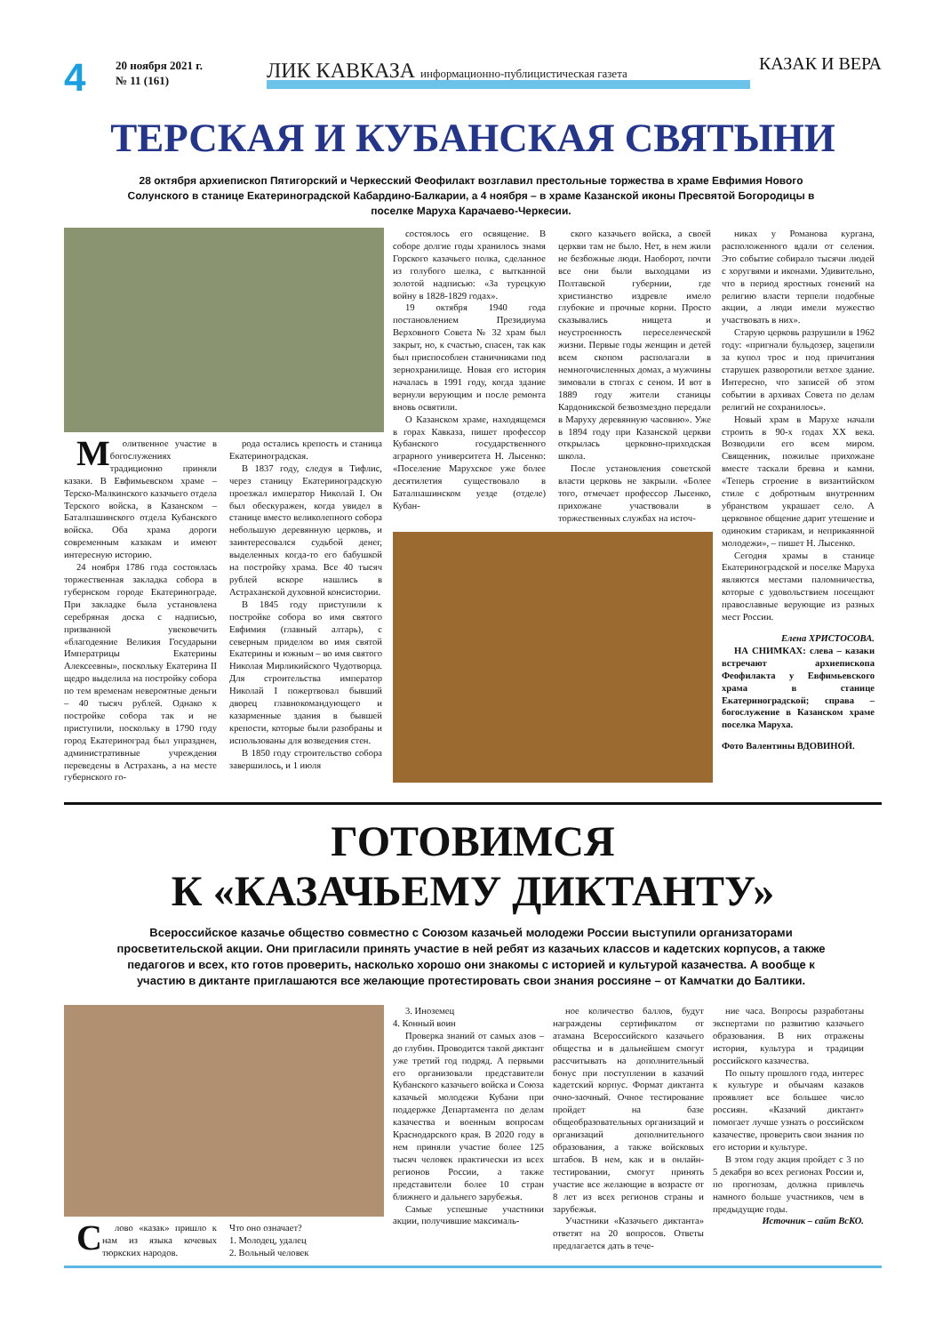4
20 ноября 2021 г.
№ 11 (161)
ЛИК КАВКАЗА информационно-публицистическая газета
КАЗАК И ВЕРА
ТЕРСКАЯ И КУБАНСКАЯ СВЯТЫНИ
28 октября архиепископ Пятигорский и Черкесский Феофилакт возглавил престольные торжества в храме Евфимия Нового Солунского в станице Екатериноградской Кабардино-Балкарии, а 4 ноября – в храме Казанской иконы Пресвятой Богородицы в поселке Маруха Карачаево-Черкесии.
Молитвенное участие в богослужениях традиционно приняли казаки. В Евфимьевском храме – Терско-Малкинского казачьего отдела Терского войска, в Казанском – Баталпашинского отдела Кубанского войска. Оба храма дороги современным казакам и имеют интересную историю.
24 ноября 1786 года состоялась торжественная закладка собора в губернском городе Екатеринограде. При закладке была установлена серебряная доска с надписью, призванной увековечить «благодеяние Великия Государыни Императрицы Екатерины Алексеевны», поскольку Екатерина II щедро выделила на постройку собора по тем временам невероятные деньги – 40 тысяч рублей. Однако к постройке собора так и не приступили, поскольку в 1790 году город Екатериноград был упразднен, административные учреждения переведены в Астрахань, а на месте губернского го-
рода остались крепость и станица Екатериноградская.
В 1837 году, следуя в Тифлис, через станицу Екатериноградскую проезжал император Николай I. Он был обескуражен, когда увидел в станице вместо великолепного собора небольшую деревянную церковь, и заинтересовался судьбой денег, выделенных когда-то его бабушкой на постройку храма. Все 40 тысяч рублей вскоре нашлись в Астраханской духовной консистории.
В 1845 году приступили к постройке собора во имя святого Евфимия (главный алтарь), с северным приделом во имя святой Екатерины и южным – во имя святого Николая Мирликийского Чудотворца. Для строительства император Николай I пожертвовал бывший дворец главнокомандующего и казарменные здания в бывшей крепости, которые были разобраны и использованы для возведения стен.
В 1850 году строительство собора завершилось, и 1 июля
состоялось его освящение. В соборе долгие годы хранилось знамя Горского казачьего полка, сделанное из голубого шелка, с вытканной золотой надписью: «За турецкую войну в 1828-1829 годах».
19 октября 1940 года постановлением Президиума Верховного Совета № 32 храм был закрыт, но, к счастью, спасен, так как был приспособлен станичниками под зернохранилище. Новая его история началась в 1991 году, когда здание вернули верующим и после ремонта вновь освятили.
О Казанском храме, находящемся в горах Кавказа, пишет профессор Кубанского государственного аграрного университета Н. Лысенко: «Поселение Марухское уже более десятилетия существовало в Баталпашинском уезде (отделе) Кубан-
ского казачьего войска, а своей церкви там не было. Нет, в нем жили не безбожные люди. Наоборот, почти все они были выходцами из Полтавской губернии, где христианство издревле имело глубокие и прочные корни. Просто сказывались нищета и неустроенность переселенческой жизни. Первые годы женщин и детей всем скопом располагали в немногочисленных домах, а мужчины зимовали в стогах с сеном. И вот в 1889 году жители станицы Кардоникской безвозмездно передали в Маруху деревянную часовню». Уже в 1894 году при Казанской церкви открылась церковно-приходская школа.
После установления советской власти церковь не закрыли. «Более того, отмечает профессор Лысенко, прихожане участвовали в торжественных службах на источ-
никах у Романова кургана, расположенного вдали от селения. Это событие собирало тысячи людей с хоругвями и иконами. Удивительно, что в период яростных гонений на религию власти терпели подобные акции, а люди имели мужество участвовать в них».
Старую церковь разрушили в 1962 году: «пригнали бульдозер, зацепили за купол трос и под причитания старушек развороти­ли ветхое здание. Интересно, что записей об этом событии в архивах Совета по делам религий не сохранилось».
Новый храм в Марухе начали строить в 90-х годах XX века. Возводили его всем миром. Священник, пожилые прихожане вместе таскали бревна и камни. «Теперь строение в византийском стиле с добротным внутренним убранством украшает село. А церковное общение дарит утешение и одиноким старикам, и неприкаянной молодежи», – пишет Н. Лысенко.
Сегодня храмы в станице Екатериноградской и поселке Маруха являются местами паломничества, которые с удовольствием посещают православные верующие из разных мест России.
Елена ХРИСТОСОВА.
НА СНИМКАХ: слева – казаки встречают архиепископа Феофилакта у Евфимьевского храма в станице Екатериноградской; справа – богослужение в Казанском храме поселка Маруха.
Фото Валентины ВДОВИНОЙ.
ГОТОВИМСЯ
К «КАЗАЧЬЕМУ ДИКТАНТУ»
Всероссийское казачье общество совместно с Союзом казачьей молодежи России выступили организаторами просветительской акции. Они пригласили принять участие в ней ребят из казачьих классов и кадетских корпусов, а также педагогов и всех, кто готов проверить, насколько хорошо они знакомы с историей и культурой казачества. А вообще к участию в диктанте приглашаются все желающие протестировать свои знания россияне – от Камчатки до Балтики.
Слово «казак» пришло к нам из языка кочевых тюркских народов.
Что оно означает?
1. Молодец, удалец
2. Вольный человек
3. Иноземец
4. Конный воин
Проверка знаний от самых азов – до глубин. Проводится такой диктант уже третий год подряд. А первыми его организовали представители Кубанского казачьего войска и Союза казачьей молодежи Кубани при поддержке Департамента по делам казачества и военным вопросам Краснодарского края. В 2020 году в нем приняли участие более 125 тысяч человек практически из всех регионов России, а также представители более 10 стран ближнего и дальнего зарубежья.
Самые успешные участники акции, получившие максималь-
ное количество баллов, будут награждены сертификатом от атамана Всероссийского казачьего общества и в дальнейшем смогут рассчитывать на дополнительный бонус при поступлении в казачий кадетский корпус. Формат диктанта очно-заочный. Очное тестирование пройдет на базе общеобразовательных организаций и организаций дополнительного образования, а также войсковых штабов. В нем, как и в онлайн-тестировании, смогут принять участие все желающие в возрасте от 8 лет из всех регионов страны и зарубежья.
Участники «Казачьего диктанта» ответят на 20 вопросов. Ответы предлагается дать в тече-
ние часа. Вопросы разработаны экспертами по развитию казачьего образования. В них отражены история, культура и традиции российского казачества.
По опыту прошлого года, интерес к культуре и обычаям казаков проявляет все большее число россиян. «Казачий диктант» помогает лучше узнать о российском казачестве, проверить свои знания по его истории и культуре.
В этом году акция пройдет с 3 по 5 декабря во всех регионах России и, по прогнозам, должна привлечь намного больше участников, чем в предыдущие годы.
Источник – сайт ВсКО.